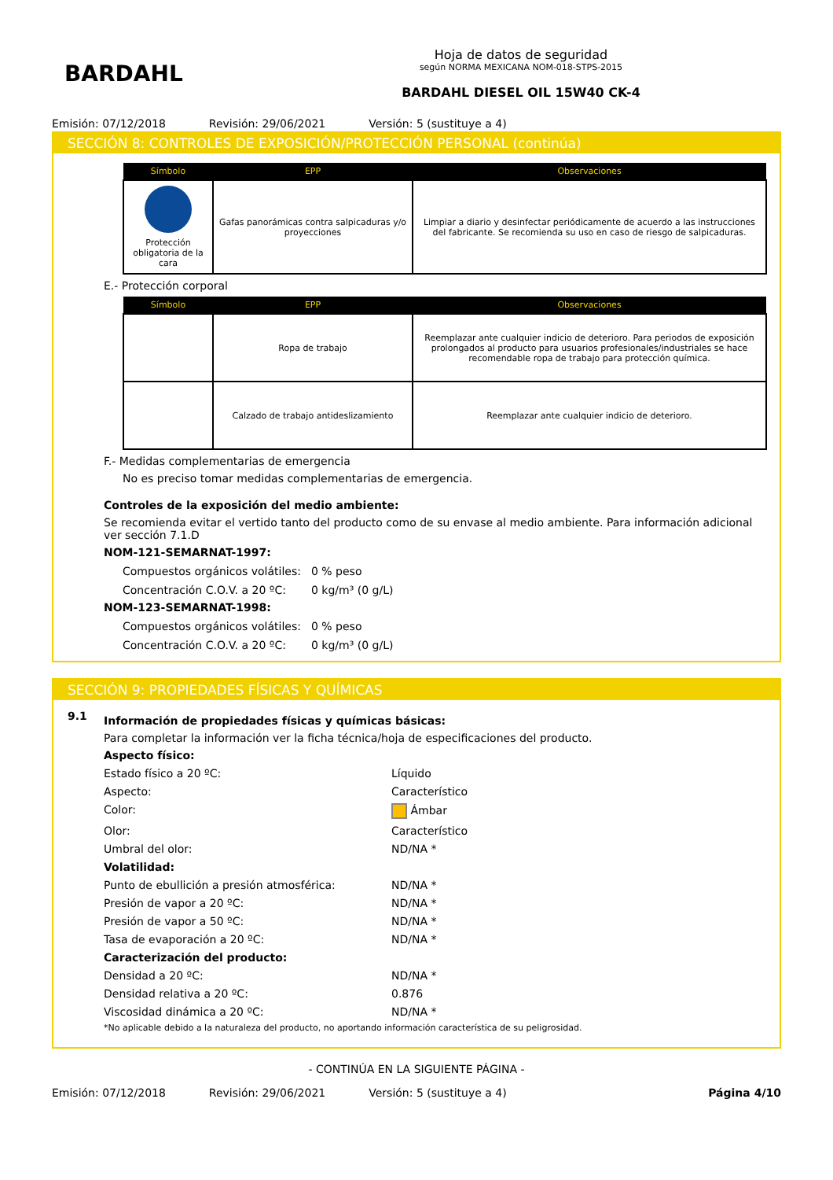BARDAHL
Hoja de datos de seguridad
según NORMA MEXICANA NOM-018-STPS-2015
BARDAHL DIESEL OIL 15W40 CK-4
Emisión: 07/12/2018 Revisión: 29/06/2021 Versión: 5 (sustituye a 4)
SECCIÓN 8: CONTROLES DE EXPOSICIÓN/PROTECCIÓN PERSONAL (continúa)
| Símbolo | EPP | Observaciones |
| --- | --- | --- |
| Protección obligatoria de la cara | Gafas panorámicas contra salpicaduras y/o proyecciones | Limpiar a diario y desinfectar periódicamente de acuerdo a las instrucciones del fabricante. Se recomienda su uso en caso de riesgo de salpicaduras. |
E.- Protección corporal
| Símbolo | EPP | Observaciones |
| --- | --- | --- |
| | Ropa de trabajo | Reemplazar ante cualquier indicio de deterioro. Para periodos de exposición prolongados al producto para usuarios profesionales/industriales se hace recomendable ropa de trabajo para protección química. |
| | Calzado de trabajo antideslizamiento | Reemplazar ante cualquier indicio de deterioro. |
F.- Medidas complementarias de emergencia
No es preciso tomar medidas complementarias de emergencia.
Controles de la exposición del medio ambiente:
Se recomienda evitar el vertido tanto del producto como de su envase al medio ambiente. Para información adicional ver sección 7.1.D
NOM-121-SEMARNAT-1997:
Compuestos orgánicos volátiles: 0 % peso Concentración C.O.V. a 20 ºC: 0 kg/m³ (0 g/L)
NOM-123-SEMARNAT-1998:
Compuestos orgánicos volátiles: 0 % peso Concentración C.O.V. a 20 ºC: 0 kg/m³ (0 g/L)
SECCIÓN 9: PROPIEDADES FÍSICAS Y QUÍMICAS
9.1
Información de propiedades físicas y químicas básicas:
Para completar la información ver la ficha técnica/hoja de especificaciones del producto.
Aspecto físico: Estado físico a 20 ºC: Líquido Aspecto: Característico Color: Ámbar Olor: Característico Umbral del olor: ND/NA * Volatilidad: Punto de ebullición a presión atmosférica: ND/NA * Presión de vapor a 20 ºC: ND/NA * Presión de vapor a 50 ºC: ND/NA * Tasa de evaporación a 20 ºC: ND/NA * Caracterización del producto: Densidad a 20 ºC: ND/NA * Densidad relativa a 20 ºC: 0.876 Viscosidad dinámica a 20 ºC: ND/NA *
*No aplicable debido a la naturaleza del producto, no aportando información característica de su peligrosidad.
- CONTINÚA EN LA SIGUIENTE PÁGINA -
Emisión: 07/12/2018 Revisión: 29/06/2021 Versión: 5 (sustituye a 4) Página 4/10